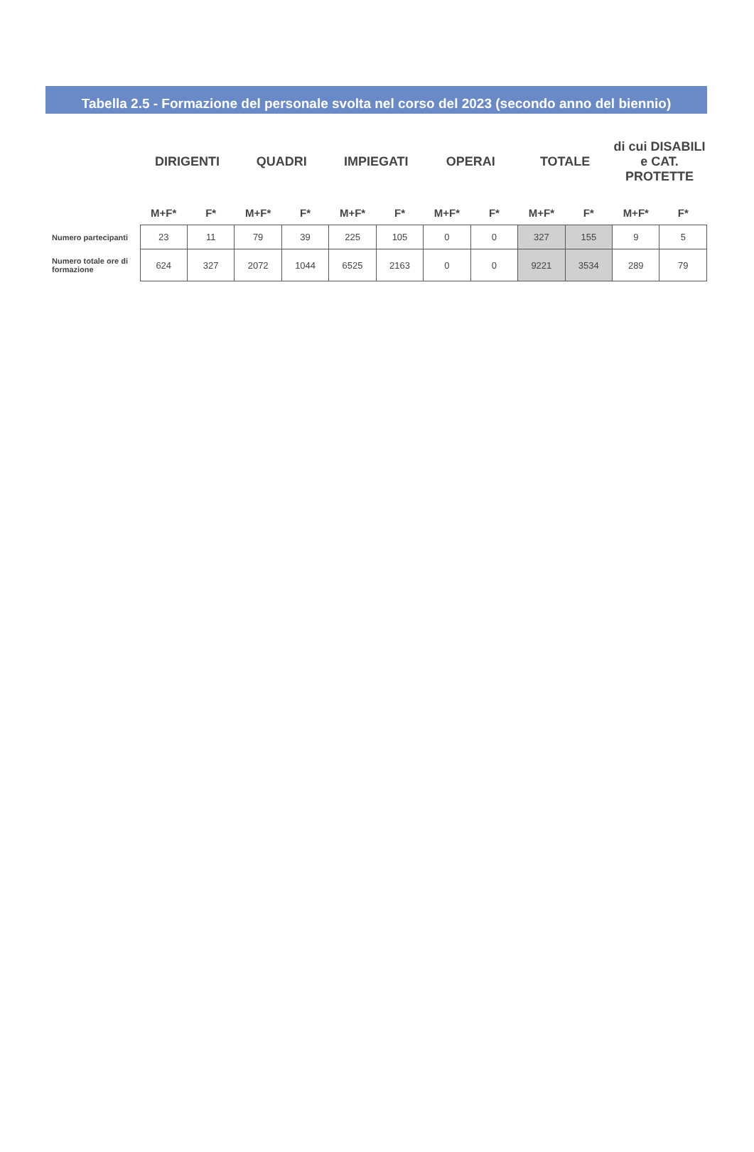Tabella 2.5 - Formazione del personale svolta nel corso del 2023 (secondo anno del biennio)
| | DIRIGENTI | | QUADRI | | IMPIEGATI | | OPERAI | | TOTALE | | di cui DISABILI e CAT. PROTETTE | |
| --- | --- | --- | --- | --- | --- | --- | --- | --- | --- | --- | --- | --- |
| | M+F* | F* | M+F* | F* | M+F* | F* | M+F* | F* | M+F* | F* | M+F* | F* |
| Numero partecipanti | 23 | 11 | 79 | 39 | 225 | 105 | 0 | 0 | 327 | 155 | 9 | 5 |
| Numero totale ore di formazione | 624 | 327 | 2072 | 1044 | 6525 | 2163 | 0 | 0 | 9221 | 3534 | 289 | 79 |